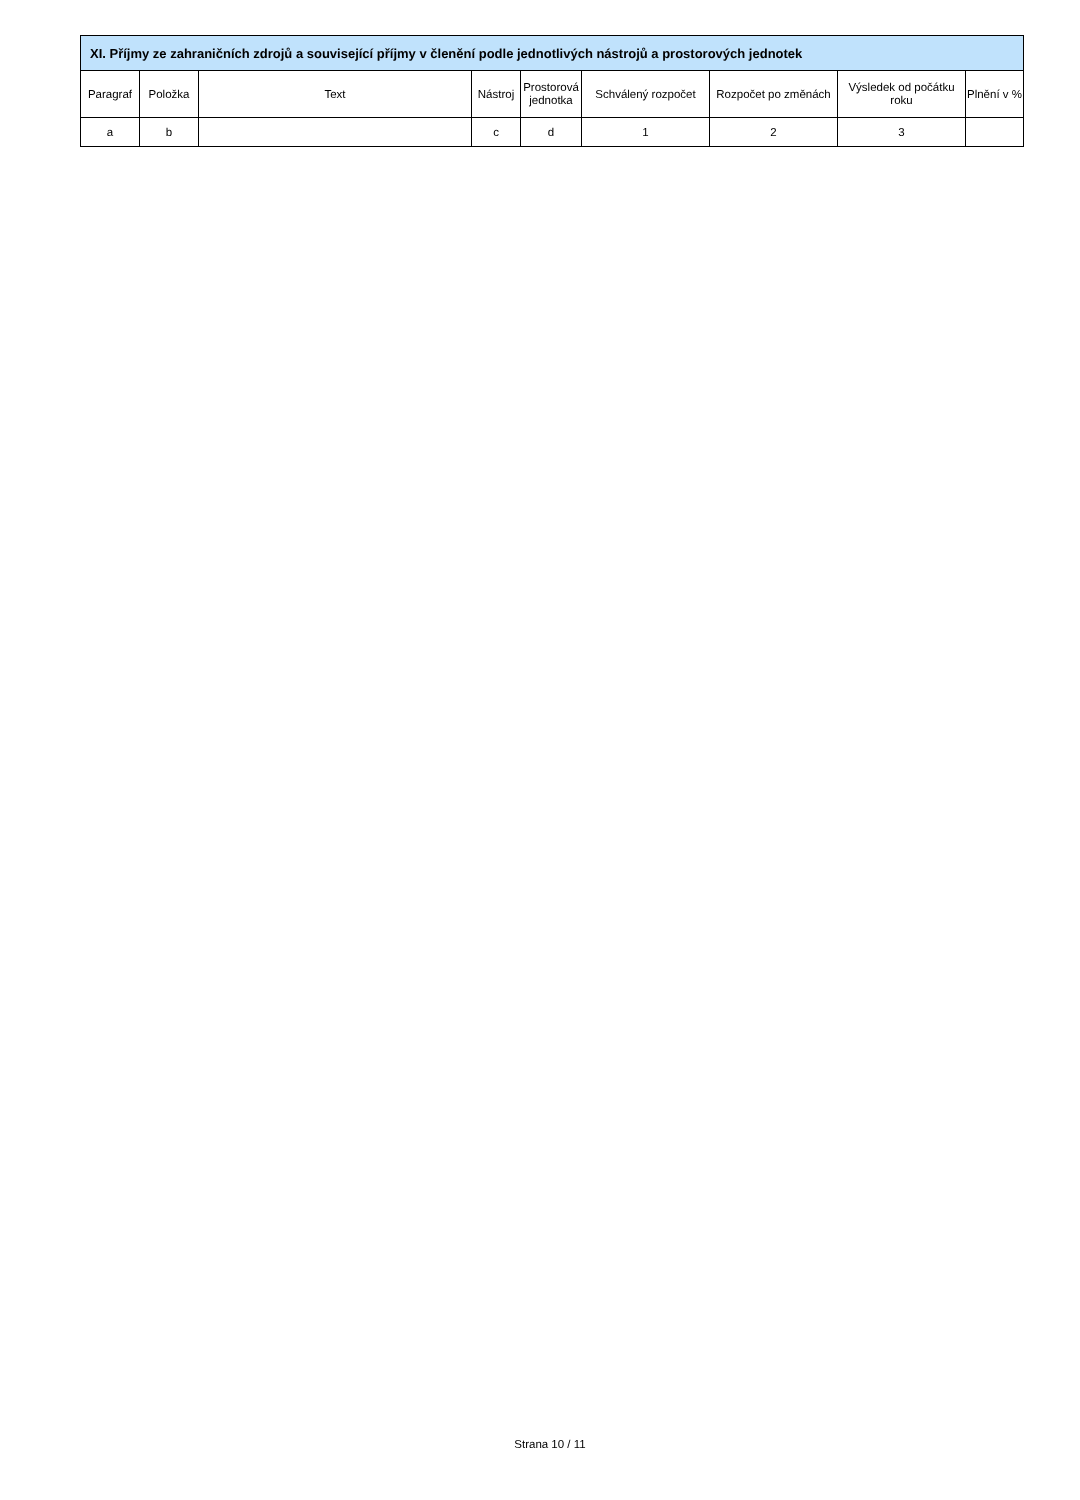| XI. Příjmy ze zahraničních zdrojů a související příjmy v členění podle jednotlivých nástrojů a prostorových jednotek | | | | | | | | |
| --- | --- | --- | --- | --- | --- | --- | --- | --- |
| Paragraf | Položka | Text | Nástroj | Prostorová jednotka | Schválený rozpočet | Rozpočet po změnách | Výsledek od počátku roku | Plnění v % |
| a | b | | c | d | 1 | 2 | 3 | |
Strana 10 / 11